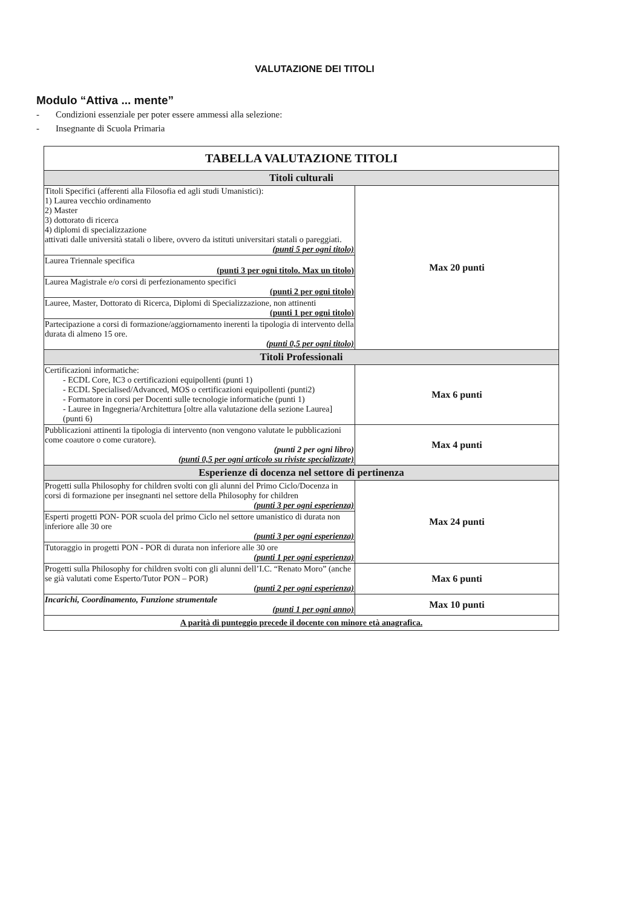VALUTAZIONE DEI TITOLI
Modulo “Attiva ... mente”
- Condizioni essenziale per poter essere ammessi alla selezione:
- Insegnante di Scuola Primaria
| TABELLA VALUTAZIONE TITOLI | |
| --- | --- |
| Titoli culturali | |
| Titoli Specifici (afferenti alla Filosofia ed agli studi Umanistici): 1) Laurea vecchio ordinamento 2) Master 3) dottorato di ricerca 4) diplomi di specializzazione attivati dalle università statali o libere, ovvero da istituti universitari statali o pareggiati. (punti 5 per ogni titolo) | Max 20 punti |
| Laurea Triennale specifica (punti 3 per ogni titolo. Max un titolo) | |
| Laurea Magistrale e/o corsi di perfezionamento specifici (punti 2 per ogni titolo) | |
| Lauree, Master, Dottorato di Ricerca, Diplomi di Specializzazione, non attinenti (punti 1 per ogni titolo) | |
| Partecipazione a corsi di formazione/aggiornamento inerenti la tipologia di intervento della durata di almeno 15 ore. (punti 0,5 per ogni titolo) | |
| Titoli Professionali | |
| Certificazioni informatiche: - ECDL Core, IC3 o certificazioni equipollenti (punti 1) - ECDL Specialised/Advanced, MOS o certificazioni equipollenti (punti2) - Formatore in corsi per Docenti sulle tecnologie informatiche (punti 1) - Lauree in Ingegneria/Architettura [oltre alla valutazione della sezione Laurea] (punti 6) | Max 6 punti |
| Pubblicazioni attinenti la tipologia di intervento (non vengono valutate le pubblicazioni come coautore o come curatore). (punti 2 per ogni libro) (punti 0,5 per ogni articolo su riviste specializzate) | Max 4 punti |
| Esperienze di docenza nel settore di pertinenza | |
| Progetti sulla Philosophy for children svolti con gli alunni del Primo Ciclo/Docenza in corsi di formazione per insegnanti nel settore della Philosophy for children (punti 3 per ogni esperienza) | Max 24 punti |
| Esperti progetti PON- POR scuola del primo Ciclo nel settore umanistico di durata non inferiore alle 30 ore (punti 3 per ogni esperienza) | |
| Tutoraggio in progetti PON - POR di durata non inferiore alle 30 ore (punti 1 per ogni esperienza) | |
| Progetti sulla Philosophy for children svolti con gli alunni dell’I.C. “Renato Moro” (anche se già valutati come Esperto/Tutor PON – POR) (punti 2 per ogni esperienza) | Max 6 punti |
| Incarichi, Coordinamento, Funzione strumentale (punti 1 per ogni anno) | Max 10 punti |
| A parità di punteggio precede il docente con minore età anagrafica. | |